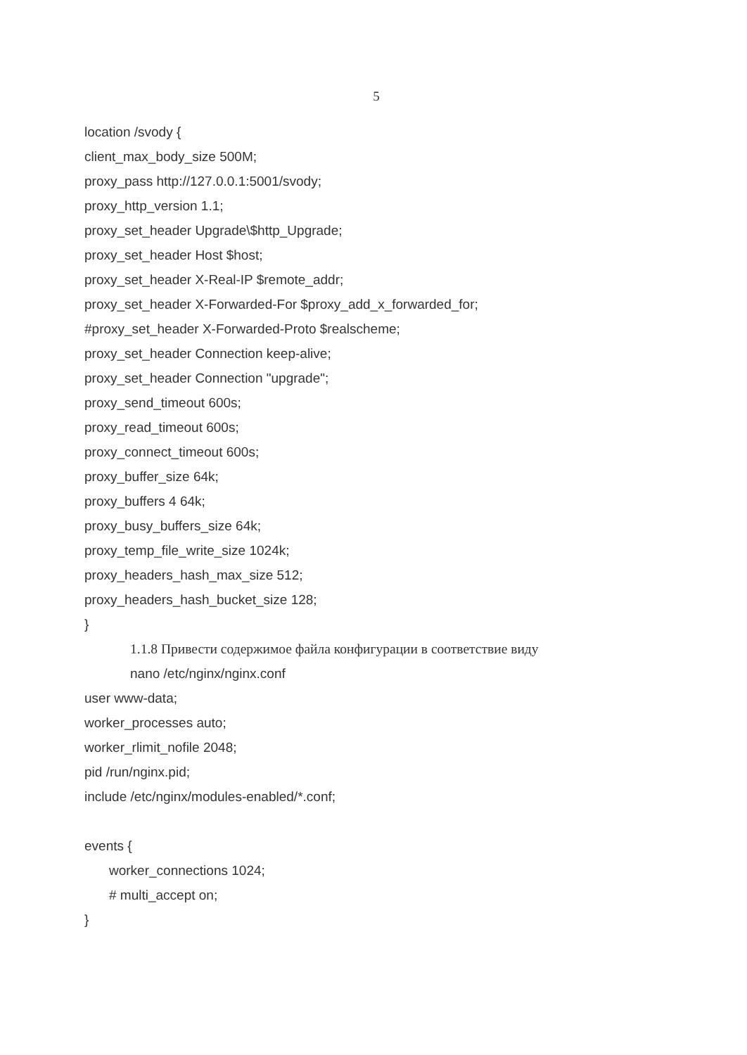5
location /svody {
client_max_body_size 500M;
proxy_pass http://127.0.0.1:5001/svody;
proxy_http_version 1.1;
proxy_set_header Upgrade\$http_Upgrade;
proxy_set_header Host $host;
proxy_set_header X-Real-IP $remote_addr;
proxy_set_header X-Forwarded-For $proxy_add_x_forwarded_for;
#proxy_set_header X-Forwarded-Proto $realscheme;
proxy_set_header Connection keep-alive;
proxy_set_header Connection "upgrade";
proxy_send_timeout 600s;
proxy_read_timeout 600s;
proxy_connect_timeout 600s;
proxy_buffer_size 64k;
proxy_buffers 4 64k;
proxy_busy_buffers_size 64k;
proxy_temp_file_write_size 1024k;
proxy_headers_hash_max_size 512;
proxy_headers_hash_bucket_size 128;
}
1.1.8 Привести содержимое файла конфигурации в соответствие виду
nano /etc/nginx/nginx.conf
user www-data;
worker_processes auto;
worker_rlimit_nofile 2048;
pid /run/nginx.pid;
include /etc/nginx/modules-enabled/*.conf;
events {
worker_connections 1024;
# multi_accept on;
}